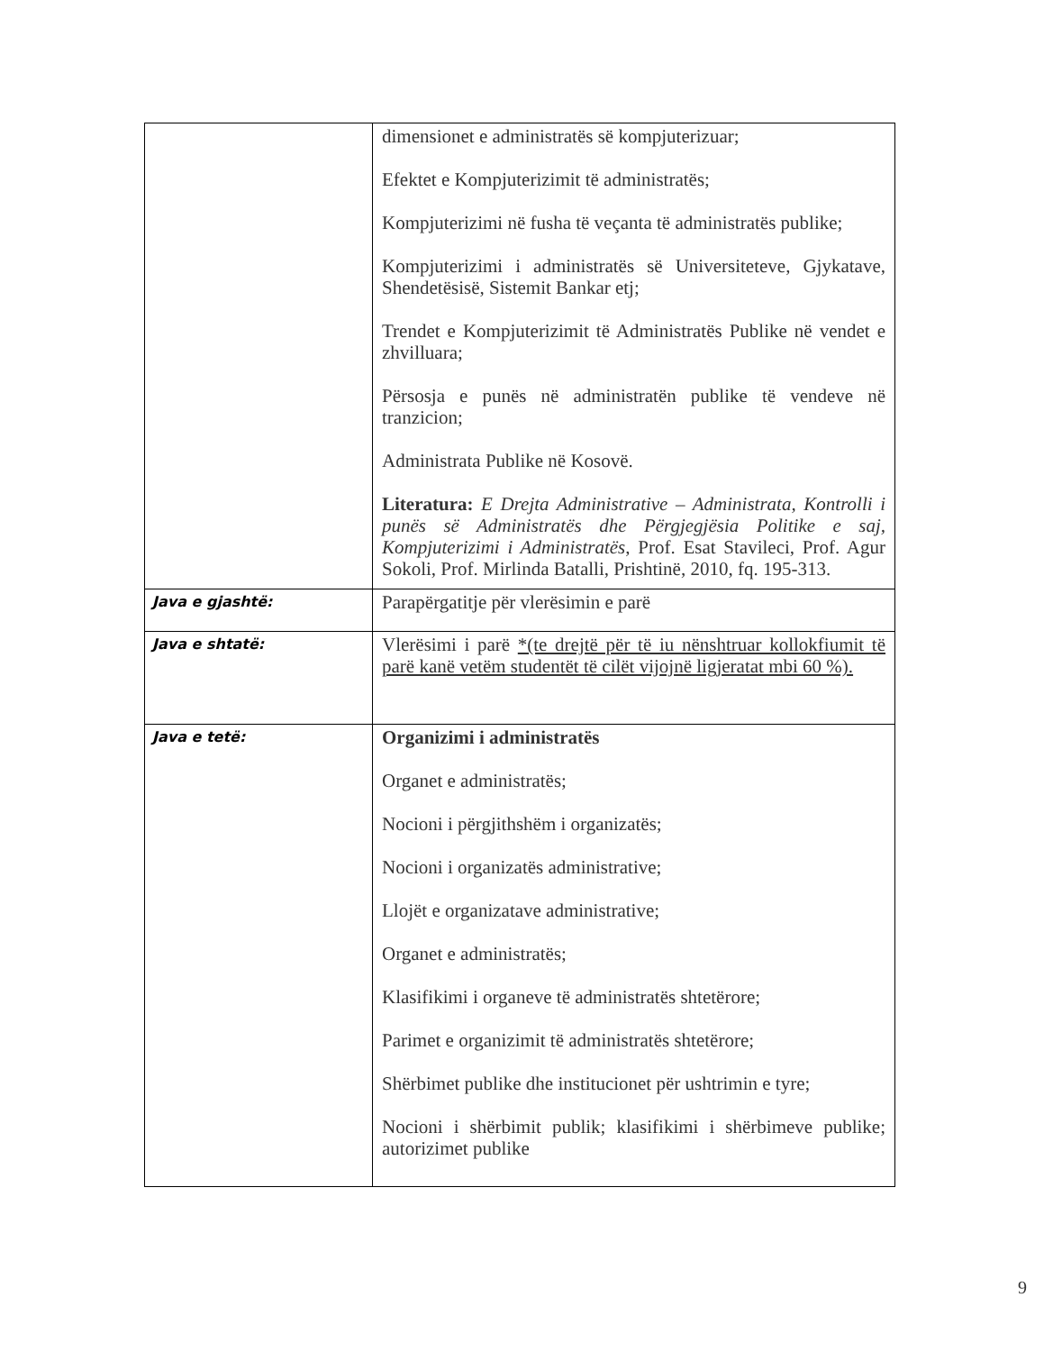| | dimensionet e administratës së kompjuterizuar; Efektet e Kompjuterizimit të administratës; Kompjuterizimi në fusha të veçanta të administratës publike; Kompjuterizimi i administratës së Universiteteve, Gjykatave, Shendetësisë, Sistemit Bankar etj; Trendet e Kompjuterizimit të Administratës Publike në vendet e zhvilluara; Përsosja e punës në administratën publike të vendeve në tranzicion; Administrata Publike në Kosovë. Literatura: E Drejta Administrative – Administrata, Kontrolli i punës së Administratës dhe Përgjegjësia Politike e saj, Kompjuterizimi i Administratës , Prof. Esat Stavileci, Prof. Agur Sokoli, Prof. Mirlinda Batalli, Prishtinë, 2010, fq. 195-313. |
| Java e gjashtë: | Parapërgatitje për vlerësimin e parë |
| Java e shtatë: | Vlerësimi i parë *(te drejtë për të iu nënshtruar kollokfiumit të parë kanë vetëm studentët të cilët vijojnë ligjeratat mbi 60 %). |
| Java e tetë: | Organizimi i administratës Organet e administratës; Nocioni i përgjithshëm i organizatës; Nocioni i organizatës administrative; Llojët e organizatave administrative; Organet e administratës; Klasifikimi i organeve të administratës shtetërore; Parimet e organizimit të administratës shtetërore; Shërbimet publike dhe institucionet për ushtrimin e tyre; Nocioni i shërbimit publik; klasifikimi i shërbimeve publike; autorizimet publike |
9